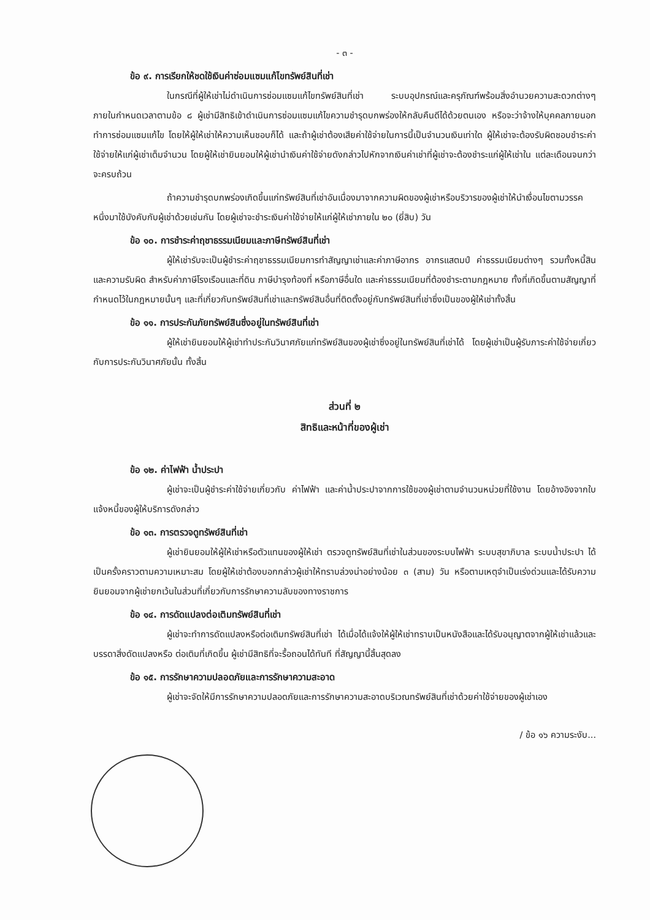- ๓ -
ข้อ ๙. การเรียกให้ชดใช้เงินค่าซ่อมแซมแก้ไขทรัพย์สินที่เช่า
ในกรณีที่ผู้ให้เช่าไม่ดำเนินการซ่อมแซมแก้ไขทรัพย์สินที่เช่า ระบบอุปกรณ์และครุภัณฑ์พร้อมสิ่งอำนวยความสะดวกต่างๆ ภายในกำหนดเวลาตามข้อ ๘ ผู้เช่ามีสิทธิเข้าดำเนินการซ่อมแซมแก้ไขความชำรุดบกพร่องให้กลับคืนดีได้ด้วยตนเอง หรือจะว่าจ้างให้บุคคลภายนอกทำการซ่อมแซมแก้ไข โดยให้ผู้ให้เช่าให้ความเห็นชอบก็ได้ และถ้าผู้เช่าต้องเสียค่าใช้จ่ายในการนี้เป็นจำนวนเงินเท่าใด ผู้ให้เช่าจะต้องรับผิดชอบชำระค่าใช้จ่ายให้แก่ผู้เช่าเต็มจำนวน โดยผู้ให้เช่ายินยอมให้ผู้เช่านำเงินค่าใช้จ่ายดังกล่าวไปหักจากเงินค่าเช่าที่ผู้เช่าจะต้องชำระแก่ผู้ให้เช่าใน แต่ละเดือนจนกว่าจะครบถ้วน
ถ้าความชำรุดบกพร่องเกิดขึ้นแก่ทรัพย์สินที่เช่าอันเนื่องมาจากความผิดของผู้เช่าหรือบริวารของผู้เช่าให้นำเงื่อนไขตามวรรคหนึ่งมาใช้บังคับกับผู้เช่าด้วยเช่นกัน โดยผู้เช่าจะชำระเงินค่าใช้จ่ายให้แก่ผู้ให้เช่าภายใน ๒๐ (ยี่สิบ) วัน
ข้อ ๑๐. การชำระค่าฤชาธรรมเนียมและภาษีทรัพย์สินที่เช่า
ผู้ให้เช่ารับจะเป็นผู้ชำระค่าฤชาธรรมเนียมการทำสัญญาเช่าและค่าภาษีอากร อากรแสตมป์ ค่าธรรมเนียมต่างๆ รวมทั้งหนี้สินและความรับผิด สำหรับค่าภาษีโรงเรือนและที่ดิน ภาษีบำรุงท้องที่ หรือภาษีอื่นใด และค่าธรรมเนียมที่ต้องชำระตามกฎหมาย ทั้งที่เกิดขึ้นตามสัญญาที่กำหนดไว้ในกฎหมายนั้นๆ และที่เกี่ยวกับทรัพย์สินที่เช่าและทรัพย์สินอื่นที่ติดตั้งอยู่กับทรัพย์สินที่เช่าซึ่งเป็นของผู้ให้เช่าทั้งสิ้น
ข้อ ๑๑. การประกันภัยทรัพย์สินซึ่งอยู่ในทรัพย์สินที่เช่า
ผู้ให้เช่ายินยอมให้ผู้เช่าทำประกันวินาศภัยแก่ทรัพย์สินของผู้เช่าซึ่งอยู่ในทรัพย์สินที่เช่าได้ โดยผู้เช่าเป็นผู้รับภาระค่าใช้จ่ายเกี่ยวกับการประกันวินาศภัยนั้น ทั้งสิ้น
ส่วนที่ ๒
สิทธิและหน้าที่ของผู้เช่า
ข้อ ๑๒. ค่าไฟฟ้า น้ำประปา
ผู้เช่าจะเป็นผู้ชำระค่าใช้จ่ายเกี่ยวกับ ค่าไฟฟ้า และค่าน้ำประปาจากการใช้ของผู้เช่าตามจำนวนหน่วยที่ใช้งาน โดยอ้างอิงจากใบแจ้งหนี้ของผู้ให้บริการดังกล่าว
ข้อ ๑๓. การตรวจดูทรัพย์สินที่เช่า
ผู้เช่ายินยอมให้ผู้ให้เช่าหรือตัวแทนของผู้ให้เช่า ตรวจดูทรัพย์สินที่เช่าในส่วนของระบบไฟฟ้า ระบบสุขาภิบาล ระบบน้ำประปา ได้เป็นครั้งคราวตามความเหมาะสม โดยผู้ให้เช่าต้องบอกกล่าวผู้เช่าให้ทราบล่วงน่าอย่างน้อย ๓ (สาม) วัน หรือตามเหตุจำเป็นเร่งด่วนและได้รับความยินยอมจากผู้เช่ายกเว้นในส่วนที่เกี่ยวกับการรักษาความลับของทางราชการ
ข้อ ๑๔. การดัดแปลงต่อเติมทรัพย์สินที่เช่า
ผู้เช่าจะทำการดัดแปลงหรือต่อเติมทรัพย์สินที่เช่า ได้เมื่อได้แจ้งให้ผู้ให้เช่าทราบเป็นหนังสือและได้รับอนุญาตจากผู้ให้เช่าแล้วและบรรดาสิ่งดัดแปลงหรือ ต่อเติมที่เกิดขึ้น ผู้เช่ามีสิทธิที่จะรื้อถอนได้ทันที ที่สัญญานี้สิ้นสุดลง
ข้อ ๑๕. การรักษาความปลอดภัยและการรักษาความสะอาด
ผู้เช่าจะจัดให้มีการรักษาความปลอดภัยและการรักษาความสะอาดบริเวณทรัพย์สินที่เช่าด้วยค่าใช้จ่ายของผู้เช่าเอง
/ ข้อ ๑๖ ความระงับ...